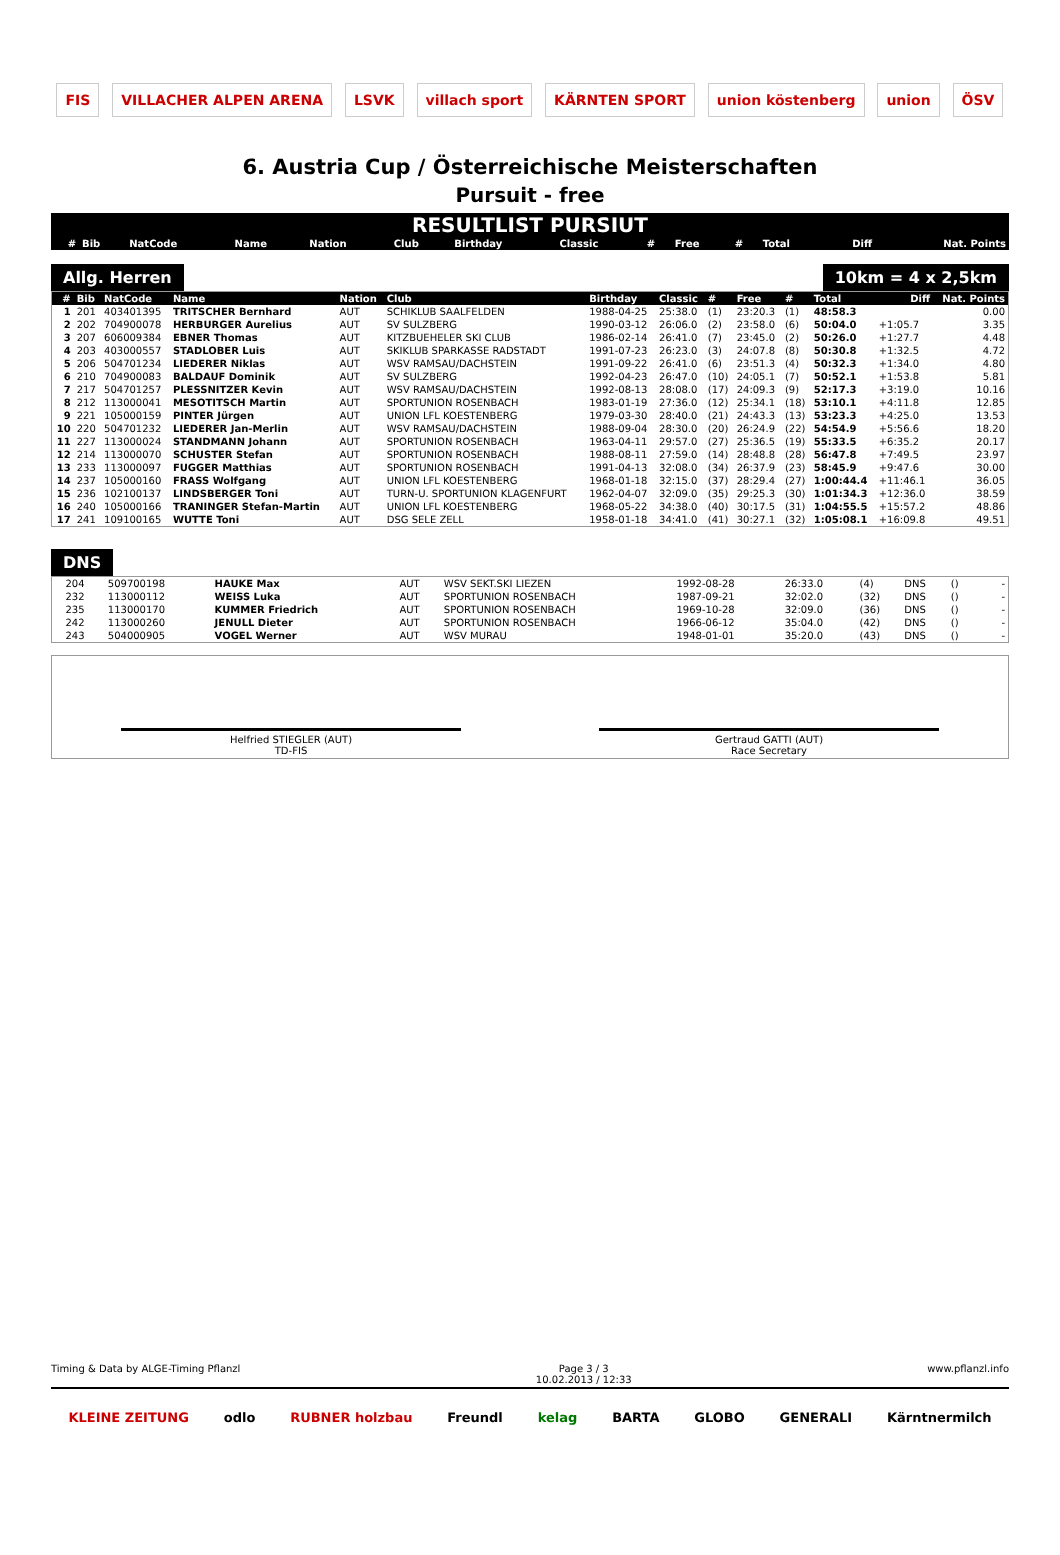FIS VILLACHER ALPEN ARENA LSVK villach sport KÄRNTEN SPORT union köstenberg union ÖSV
6. Austria Cup / Österreichische Meisterschaften
Pursuit - free
RESULTLIST PURSIUT
| # | Bib | NatCode | Name | Nation | Club | Birthday | Classic | # | Free | # | Total | Diff | Nat. Points |
| --- | --- | --- | --- | --- | --- | --- | --- | --- | --- | --- | --- | --- | --- |
Allg. Herren 10km = 4 x 2,5km
| # | Bib | NatCode | Name | Nation | Club | Birthday | Classic | # | Free | # | Total | Diff | Nat. Points |
| --- | --- | --- | --- | --- | --- | --- | --- | --- | --- | --- | --- | --- | --- |
| 1 | 201 | 403401395 | TRITSCHER Bernhard | AUT | SCHIKLUB SAALFELDEN | 1988-04-25 | 25:38.0 | (1) | 23:20.3 | (1) | 48:58.3 | | 0.00 |
| 2 | 202 | 704900078 | HERBURGER Aurelius | AUT | SV SULZBERG | 1990-03-12 | 26:06.0 | (2) | 23:58.0 | (6) | 50:04.0 | +1:05.7 | 3.35 |
| 3 | 207 | 606009384 | EBNER Thomas | AUT | KITZBUEHELER SKI CLUB | 1986-02-14 | 26:41.0 | (7) | 23:45.0 | (2) | 50:26.0 | +1:27.7 | 4.48 |
| 4 | 203 | 403000557 | STADLOBER Luis | AUT | SKIKLUB SPARKASSE RADSTADT | 1991-07-23 | 26:23.0 | (3) | 24:07.8 | (8) | 50:30.8 | +1:32.5 | 4.72 |
| 5 | 206 | 504701234 | LIEDERER Niklas | AUT | WSV RAMSAU/DACHSTEIN | 1991-09-22 | 26:41.0 | (6) | 23:51.3 | (4) | 50:32.3 | +1:34.0 | 4.80 |
| 6 | 210 | 704900083 | BALDAUF Dominik | AUT | SV SULZBERG | 1992-04-23 | 26:47.0 | (10) | 24:05.1 | (7) | 50:52.1 | +1:53.8 | 5.81 |
| 7 | 217 | 504701257 | PLESSNITZER Kevin | AUT | WSV RAMSAU/DACHSTEIN | 1992-08-13 | 28:08.0 | (17) | 24:09.3 | (9) | 52:17.3 | +3:19.0 | 10.16 |
| 8 | 212 | 113000041 | MESOTITSCH Martin | AUT | SPORTUNION ROSENBACH | 1983-01-19 | 27:36.0 | (12) | 25:34.1 | (18) | 53:10.1 | +4:11.8 | 12.85 |
| 9 | 221 | 105000159 | PINTER Jürgen | AUT | UNION LFL KOESTENBERG | 1979-03-30 | 28:40.0 | (21) | 24:43.3 | (13) | 53:23.3 | +4:25.0 | 13.53 |
| 10 | 220 | 504701232 | LIEDERER Jan-Merlin | AUT | WSV RAMSAU/DACHSTEIN | 1988-09-04 | 28:30.0 | (20) | 26:24.9 | (22) | 54:54.9 | +5:56.6 | 18.20 |
| 11 | 227 | 113000024 | STANDMANN Johann | AUT | SPORTUNION ROSENBACH | 1963-04-11 | 29:57.0 | (27) | 25:36.5 | (19) | 55:33.5 | +6:35.2 | 20.17 |
| 12 | 214 | 113000070 | SCHUSTER Stefan | AUT | SPORTUNION ROSENBACH | 1988-08-11 | 27:59.0 | (14) | 28:48.8 | (28) | 56:47.8 | +7:49.5 | 23.97 |
| 13 | 233 | 113000097 | FUGGER Matthias | AUT | SPORTUNION ROSENBACH | 1991-04-13 | 32:08.0 | (34) | 26:37.9 | (23) | 58:45.9 | +9:47.6 | 30.00 |
| 14 | 237 | 105000160 | FRASS Wolfgang | AUT | UNION LFL KOESTENBERG | 1968-01-18 | 32:15.0 | (37) | 28:29.4 | (27) | 1:00:44.4 | +11:46.1 | 36.05 |
| 15 | 236 | 102100137 | LINDSBERGER Toni | AUT | TURN-U. SPORTUNION KLAGENFURT | 1962-04-07 | 32:09.0 | (35) | 29:25.3 | (30) | 1:01:34.3 | +12:36.0 | 38.59 |
| 16 | 240 | 105000166 | TRANINGER Stefan-Martin | AUT | UNION LFL KOESTENBERG | 1968-05-22 | 34:38.0 | (40) | 30:17.5 | (31) | 1:04:55.5 | +15:57.2 | 48.86 |
| 17 | 241 | 109100165 | WUTTE Toni | AUT | DSG SELE ZELL | 1958-01-18 | 34:41.0 | (41) | 30:27.1 | (32) | 1:05:08.1 | +16:09.8 | 49.51 |
DNS
| | 204 | 509700198 | HAUKE Max | AUT | WSV SEKT.SKI LIEZEN | 1992-08-28 | 26:33.0 | (4) | DNS | () | | | - |
| | 232 | 113000112 | WEISS Luka | AUT | SPORTUNION ROSENBACH | 1987-09-21 | 32:02.0 | (32) | DNS | () | | | - |
| | 235 | 113000170 | KUMMER Friedrich | AUT | SPORTUNION ROSENBACH | 1969-10-28 | 32:09.0 | (36) | DNS | () | | | - |
| | 242 | 113000260 | JENULL Dieter | AUT | SPORTUNION ROSENBACH | 1966-06-12 | 35:04.0 | (42) | DNS | () | | | - |
| | 243 | 504000905 | VOGEL Werner | AUT | WSV MURAU | 1948-01-01 | 35:20.0 | (43) | DNS | () | | | - |
Helfried STIEGLER (AUT)
TD-FIS
Gertraud GATTI (AUT)
Race Secretary
Timing & Data by ALGE-Timing Pflanzl Page 3 / 3
10.02.2013 / 12:33 www.pflanzl.info
KLEINE ZEITUNG odlo RUBNER holzbau Freundl kelag BARTA GLOBO GENERALI Kärntnermilch